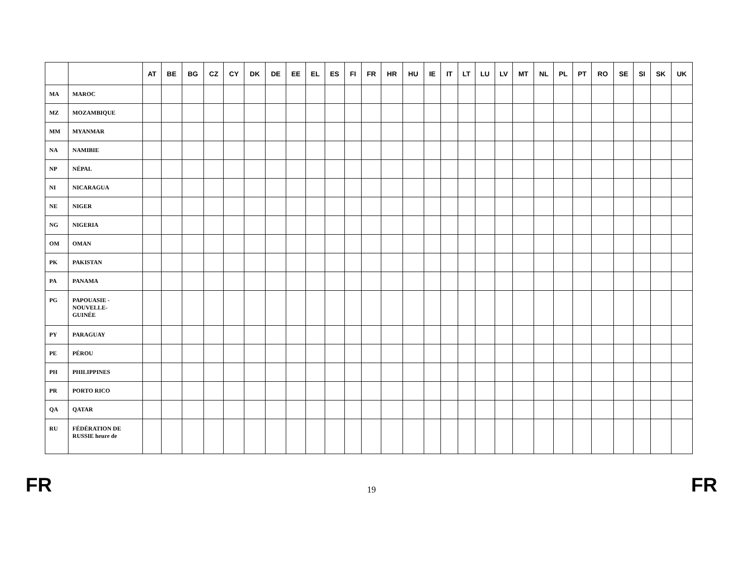| | | AT | BE | BG | CZ | CY | DK | DE | EE | EL | ES | FI | FR | HR | HU | IE | IT | LT | LU | LV | MT | NL | PL | PT | RO | SE | SI | SK | UK |
| --- | --- | --- | --- | --- | --- | --- | --- | --- | --- | --- | --- | --- | --- | --- | --- | --- | --- | --- | --- | --- | --- | --- | --- | --- | --- | --- | --- | --- | --- |
| MA | MAROC | | | | | | | | | | | | | | | | | | | | | | | | | | | | |
| MZ | MOZAMBIQUE | | | | | | | | | | | | | | | | | | | | | | | | | | | | |
| MM | MYANMAR | | | | | | | | | | | | | | | | | | | | | | | | | | | | |
| NA | NAMIBIE | | | | | | | | | | | | | | | | | | | | | | | | | | | | |
| NP | NÉPAL | | | | | | | | | | | | | | | | | | | | | | | | | | | | |
| NI | NICARAGUA | | | | | | | | | | | | | | | | | | | | | | | | | | | | |
| NE | NIGER | | | | | | | | | | | | | | | | | | | | | | | | | | | | |
| NG | NIGERIA | | | | | | | | | | | | | | | | | | | | | | | | | | | | |
| OM | OMAN | | | | | | | | | | | | | | | | | | | | | | | | | | | | |
| PK | PAKISTAN | | | | | | | | | | | | | | | | | | | | | | | | | | | | |
| PA | PANAMA | | | | | | | | | | | | | | | | | | | | | | | | | | | | |
| PG | PAPOUASIE - NOUVELLE- GUINÉE | | | | | | | | | | | | | | | | | | | | | | | | | | | | |
| PY | PARAGUAY | | | | | | | | | | | | | | | | | | | | | | | | | | | | |
| PE | PÉROU | | | | | | | | | | | | | | | | | | | | | | | | | | | | |
| PH | PHILIPPINES | | | | | | | | | | | | | | | | | | | | | | | | | | | | |
| PR | PORTO RICO | | | | | | | | | | | | | | | | | | | | | | | | | | | | |
| QA | QATAR | | | | | | | | | | | | | | | | | | | | | | | | | | | | |
| RU | FÉDÉRATION DE RUSSIE heure de | | | | | | | | | | | | | | | | | | | | | | | | | | | | |
FR 19 FR